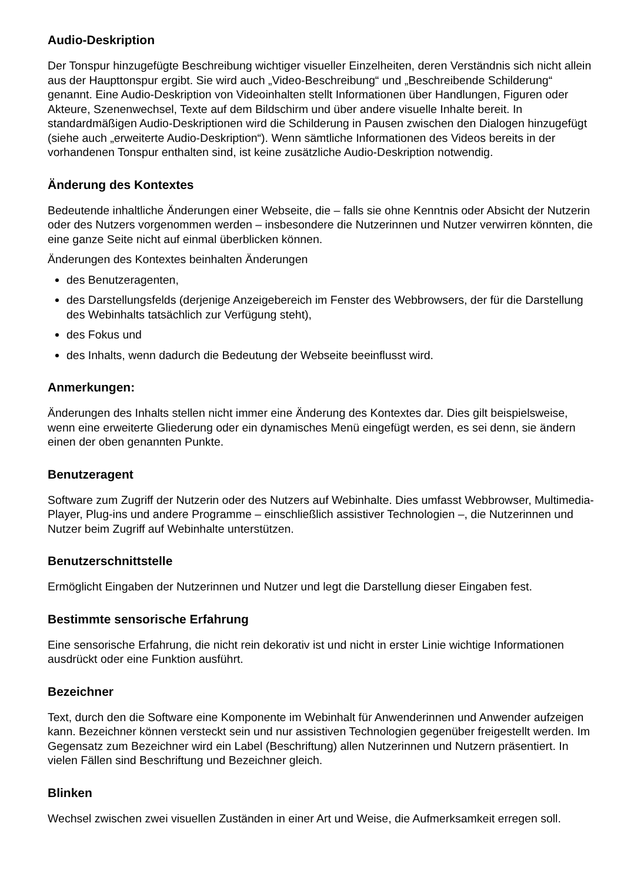Audio-Deskription
Der Tonspur hinzugefügte Beschreibung wichtiger visueller Einzelheiten, deren Verständnis sich nicht allein aus der Haupttonspur ergibt. Sie wird auch „Video-Beschreibung“ und „Beschreibende Schilderung“ genannt. Eine Audio-Deskription von Videoinhalten stellt Informationen über Handlungen, Figuren oder Akteure, Szenenwechsel, Texte auf dem Bildschirm und über andere visuelle Inhalte bereit. In standardmäßigen Audio-Deskriptionen wird die Schilderung in Pausen zwischen den Dialogen hinzugefügt (siehe auch „erweiterte Audio-Deskription“). Wenn sämtliche Informationen des Videos bereits in der vorhandenen Tonspur enthalten sind, ist keine zusätzliche Audio-Deskription notwendig.
Änderung des Kontextes
Bedeutende inhaltliche Änderungen einer Webseite, die – falls sie ohne Kenntnis oder Absicht der Nutzerin oder des Nutzers vorgenommen werden – insbesondere die Nutzerinnen und Nutzer verwirren könnten, die eine ganze Seite nicht auf einmal überblicken können.
Änderungen des Kontextes beinhalten Änderungen
des Benutzeragenten,
des Darstellungsfelds (derjenige Anzeigebereich im Fenster des Webbrowsers, der für die Darstellung des Webinhalts tatsächlich zur Verfügung steht),
des Fokus und
des Inhalts, wenn dadurch die Bedeutung der Webseite beeinflusst wird.
Anmerkungen:
Änderungen des Inhalts stellen nicht immer eine Änderung des Kontextes dar. Dies gilt beispielsweise, wenn eine erweiterte Gliederung oder ein dynamisches Menü eingefügt werden, es sei denn, sie ändern einen der oben genannten Punkte.
Benutzeragent
Software zum Zugriff der Nutzerin oder des Nutzers auf Webinhalte. Dies umfasst Webbrowser, Multimedia- Player, Plug-ins und andere Programme – einschließlich assistiver Technologien –, die Nutzerinnen und Nutzer beim Zugriff auf Webinhalte unterstützen.
Benutzerschnittstelle
Ermöglicht Eingaben der Nutzerinnen und Nutzer und legt die Darstellung dieser Eingaben fest.
Bestimmte sensorische Erfahrung
Eine sensorische Erfahrung, die nicht rein dekorativ ist und nicht in erster Linie wichtige Informationen ausdrückt oder eine Funktion ausführt.
Bezeichner
Text, durch den die Software eine Komponente im Webinhalt für Anwenderinnen und Anwender aufzeigen kann. Bezeichner können versteckt sein und nur assistiven Technologien gegenüber freigestellt werden. Im Gegensatz zum Bezeichner wird ein Label (Beschriftung) allen Nutzerinnen und Nutzern präsentiert. In vielen Fällen sind Beschriftung und Bezeichner gleich.
Blinken
Wechsel zwischen zwei visuellen Zuständen in einer Art und Weise, die Aufmerksamkeit erregen soll.